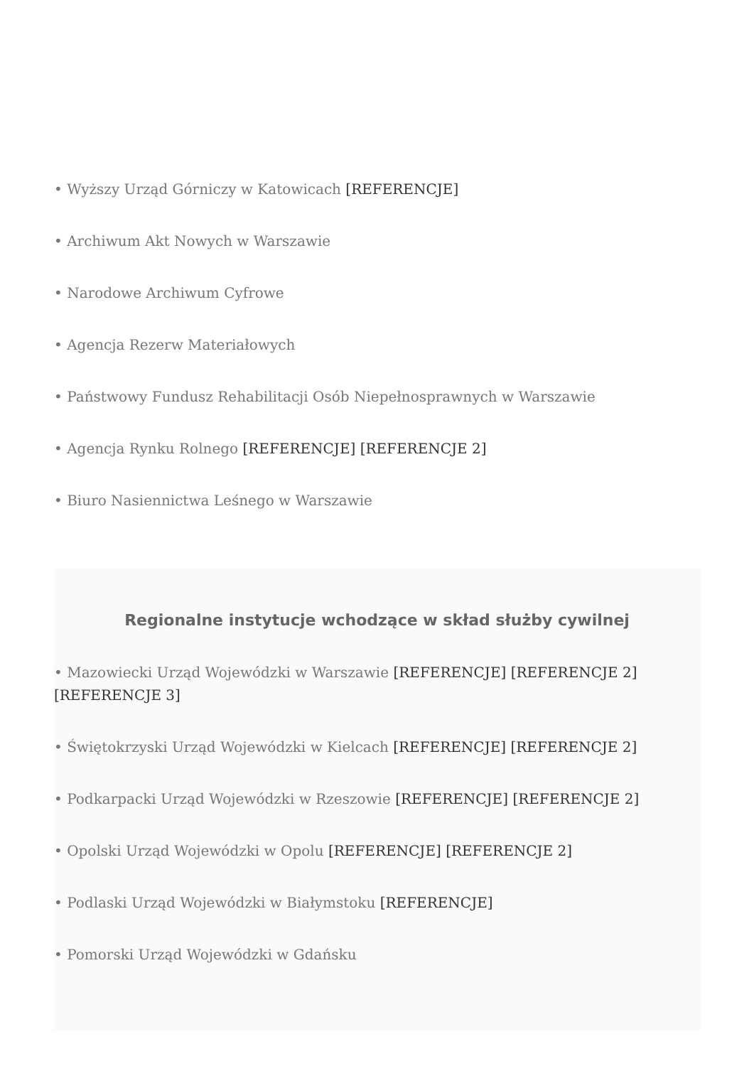• Wyższy Urząd Górniczy w Katowicach [REFERENCJE]
• Archiwum Akt Nowych w Warszawie
• Narodowe Archiwum Cyfrowe
• Agencja Rezerw Materiałowych
• Państwowy Fundusz Rehabilitacji Osób Niepełnosprawnych w Warszawie
• Agencja Rynku Rolnego [REFERENCJE] [REFERENCJE 2]
• Biuro Nasiennictwa Leśnego w Warszawie
Regionalne instytucje wchodzące w skład służby cywilnej
• Mazowiecki Urząd Wojewódzki w Warszawie [REFERENCJE] [REFERENCJE 2] [REFERENCJE 3]
• Świętokrzyski Urząd Wojewódzki w Kielcach [REFERENCJE] [REFERENCJE 2]
• Podkarpacki Urząd Wojewódzki w Rzeszowie [REFERENCJE] [REFERENCJE 2]
• Opolski Urząd Wojewódzki w Opolu [REFERENCJE] [REFERENCJE 2]
• Podlaski Urząd Wojewódzki w Białymstoku [REFERENCJE]
• Pomorski Urząd Wojewódzki w Gdańsku